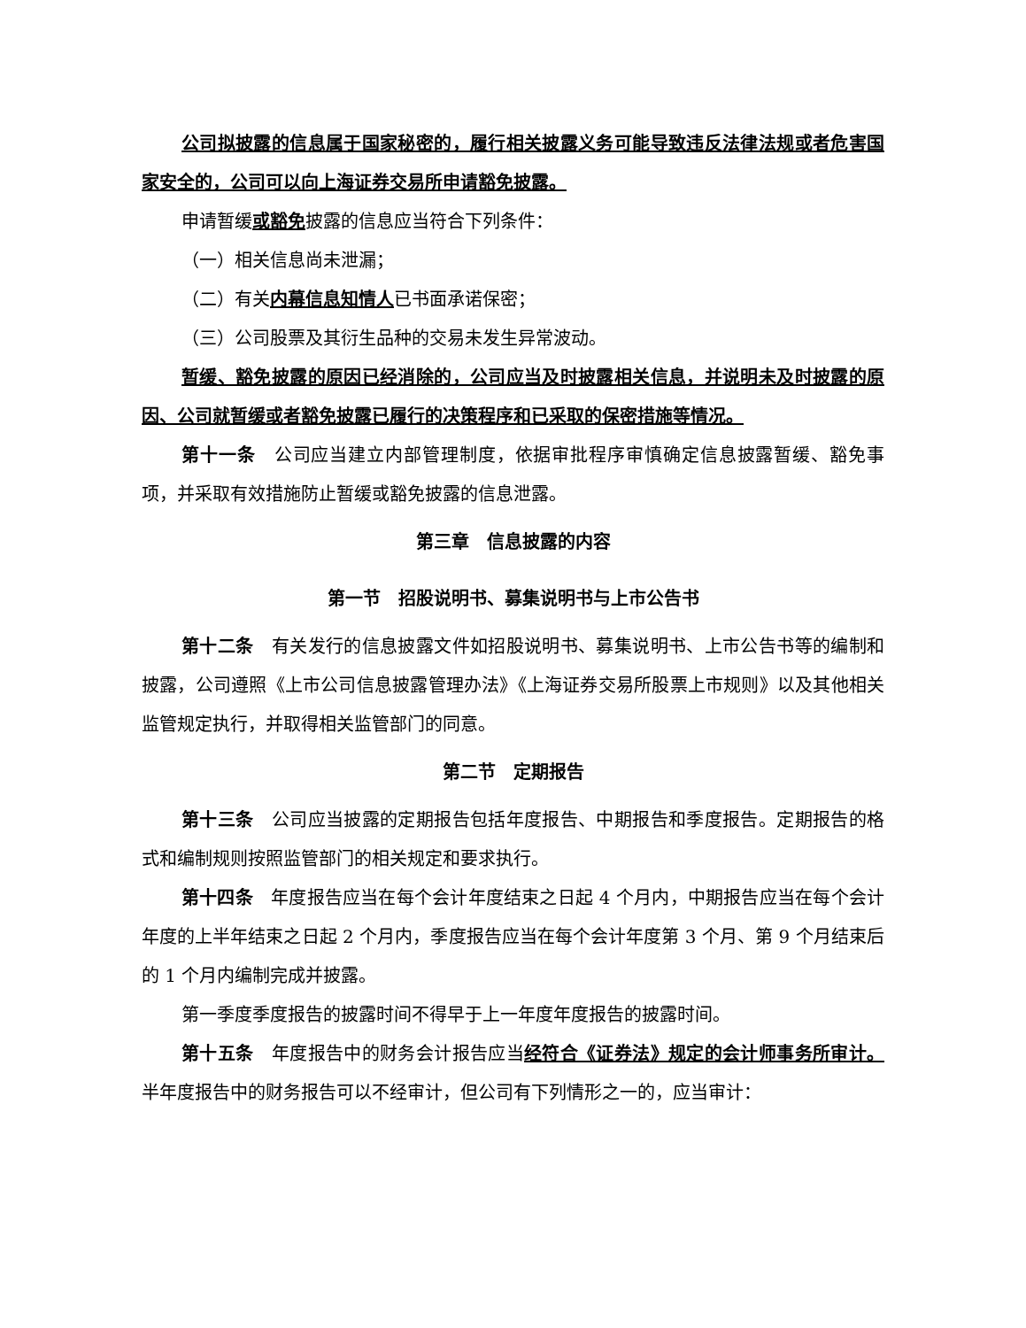公司拟披露的信息属于国家秘密的，履行相关披露义务可能导致违反法律法规或者危害国家安全的，公司可以向上海证券交易所申请豁免披露。
申请暂缓或豁免披露的信息应当符合下列条件：
（一）相关信息尚未泄漏；
（二）有关内幕信息知情人已书面承诺保密；
（三）公司股票及其衍生品种的交易未发生异常波动。
暂缓、豁免披露的原因已经消除的，公司应当及时披露相关信息，并说明未及时披露的原因、公司就暂缓或者豁免披露已履行的决策程序和已采取的保密措施等情况。
第十一条　公司应当建立内部管理制度，依据审批程序审慎确定信息披露暂缓、豁免事项，并采取有效措施防止暂缓或豁免披露的信息泄露。
第三章　信息披露的内容
第一节　招股说明书、募集说明书与上市公告书
第十二条　有关发行的信息披露文件如招股说明书、募集说明书、上市公告书等的编制和披露，公司遵照《上市公司信息披露管理办法》《上海证券交易所股票上市规则》以及其他相关监管规定执行，并取得相关监管部门的同意。
第二节　定期报告
第十三条　公司应当披露的定期报告包括年度报告、中期报告和季度报告。定期报告的格式和编制规则按照监管部门的相关规定和要求执行。
第十四条　年度报告应当在每个会计年度结束之日起 4 个月内，中期报告应当在每个会计年度的上半年结束之日起 2 个月内，季度报告应当在每个会计年度第 3 个月、第 9 个月结束后的 1 个月内编制完成并披露。
第一季度季度报告的披露时间不得早于上一年度年度报告的披露时间。
第十五条　年度报告中的财务会计报告应当经符合《证券法》规定的会计师事务所审计。半年度报告中的财务报告可以不经审计，但公司有下列情形之一的，应当审计：